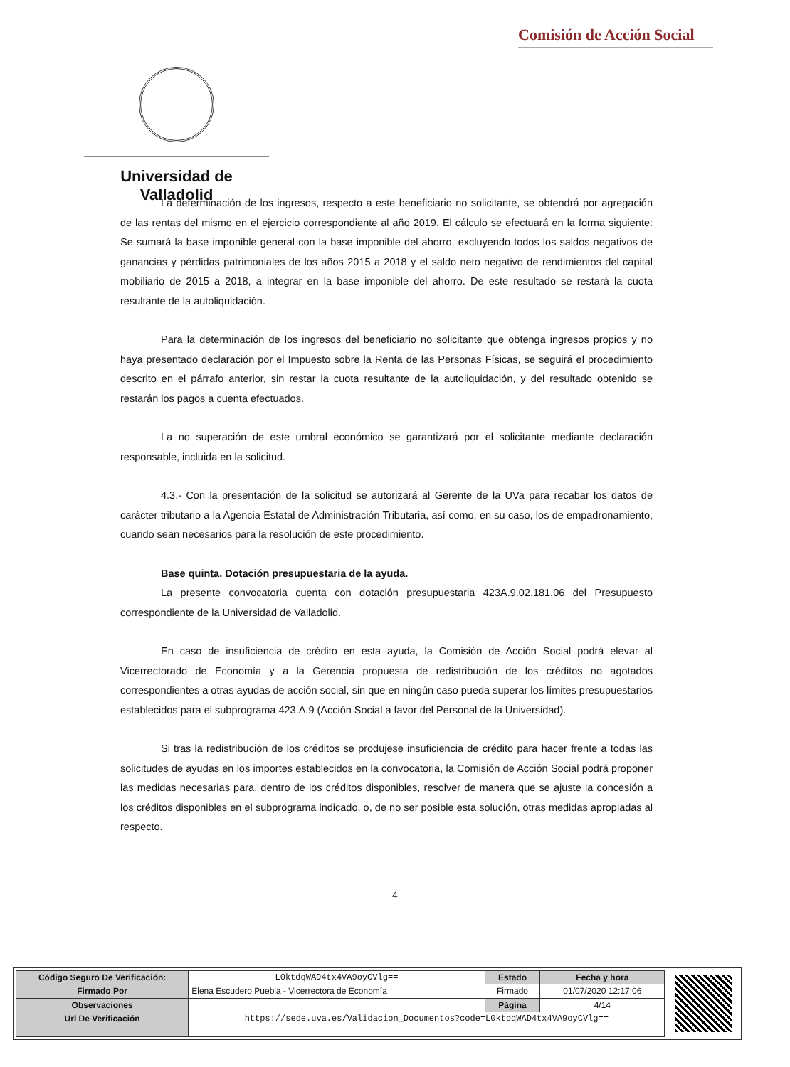Comisión de Acción Social
Universidad de Valladolid
La determinación de los ingresos, respecto a este beneficiario no solicitante, se obtendrá por agregación de las rentas del mismo en el ejercicio correspondiente al año 2019. El cálculo se efectuará en la forma siguiente: Se sumará la base imponible general con la base imponible del ahorro, excluyendo todos los saldos negativos de ganancias y pérdidas patrimoniales de los años 2015 a 2018 y el saldo neto negativo de rendimientos del capital mobiliario de 2015 a 2018, a integrar en la base imponible del ahorro. De este resultado se restará la cuota resultante de la autoliquidación.
Para la determinación de los ingresos del beneficiario no solicitante que obtenga ingresos propios y no haya presentado declaración por el Impuesto sobre la Renta de las Personas Físicas, se seguirá el procedimiento descrito en el párrafo anterior, sin restar la cuota resultante de la autoliquidación, y del resultado obtenido se restarán los pagos a cuenta efectuados.
La no superación de este umbral económico se garantizará por el solicitante mediante declaración responsable, incluida en la solicitud.
4.3.- Con la presentación de la solicitud se autorizará al Gerente de la UVa para recabar los datos de carácter tributario a la Agencia Estatal de Administración Tributaria, así como, en su caso, los de empadronamiento, cuando sean necesarios para la resolución de este procedimiento.
Base quinta. Dotación presupuestaria de la ayuda.
La presente convocatoria cuenta con dotación presupuestaria 423A.9.02.181.06 del Presupuesto correspondiente de la Universidad de Valladolid.
En caso de insuficiencia de crédito en esta ayuda, la Comisión de Acción Social podrá elevar al Vicerrectorado de Economía y a la Gerencia propuesta de redistribución de los créditos no agotados correspondientes a otras ayudas de acción social, sin que en ningún caso pueda superar los límites presupuestarios establecidos para el subprograma 423.A.9 (Acción Social a favor del Personal de la Universidad).
Si tras la redistribución de los créditos se produjese insuficiencia de crédito para hacer frente a todas las solicitudes de ayudas en los importes establecidos en la convocatoria, la Comisión de Acción Social podrá proponer las medidas necesarias para, dentro de los créditos disponibles, resolver de manera que se ajuste la concesión a los créditos disponibles en el subprograma indicado, o, de no ser posible esta solución, otras medidas apropiadas al respecto.
4
| Código Seguro De Verificación: | L0ktdqWAD4tx4VA9oyCVlg== | Estado | Fecha y hora |
| Firmado Por | Elena Escudero Puebla - Vicerrectora de Economía | Firmado | 01/07/2020 12:17:06 |
| Observaciones | | Página | 4/14 |
| Url De Verificación | https://sede.uva.es/Validacion_Documentos?code=L0ktdqWAD4tx4VA9oyCVlg== | | |